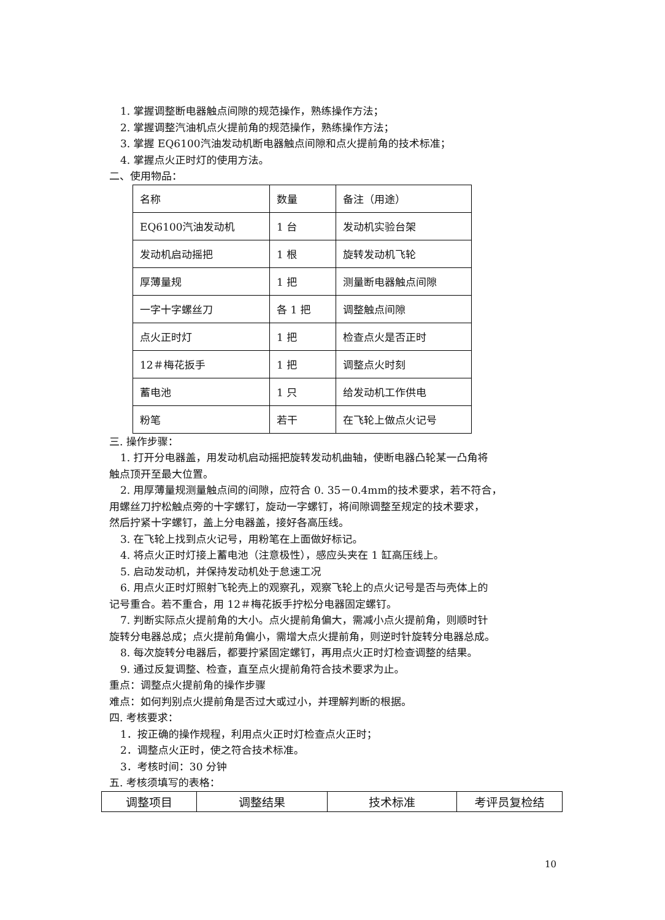1. 掌握调整断电器触点间隙的规范操作，熟练操作方法；
2. 掌握调整汽油机点火提前角的规范操作，熟练操作方法；
3. 掌握 EQ6100汽油发动机断电器触点间隙和点火提前角的技术标准；
4. 掌握点火正时灯的使用方法。
二、使用物品：
| 名称 | 数量 | 备注（用途） |
| EQ6100汽油发动机 | 1 台 | 发动机实验台架 |
| 发动机启动摇把 | 1 根 | 旋转发动机飞轮 |
| 厚薄量规 | 1 把 | 测量断电器触点间隙 |
| 一字十字螺丝刀 | 各 1 把 | 调整触点间隙 |
| 点火正时灯 | 1 把 | 检查点火是否正时 |
| 12＃梅花扳手 | 1 把 | 调整点火时刻 |
| 蓄电池 | 1 只 | 给发动机工作供电 |
| 粉笔 | 若干 | 在飞轮上做点火记号 |
三. 操作步骤：
1. 打开分电器盖，用发动机启动摇把旋转发动机曲轴，使断电器凸轮某一凸角将
触点顶开至最大位置。
2. 用厚薄量规测量触点间的间隙，应符合 0. 35－0.4mm的技术要求，若不符合，
用螺丝刀拧松触点旁的十字螺钉，旋动一字螺钉，将间隙调整至规定的技术要求，
然后拧紧十字螺钉，盖上分电器盖，接好各高压线。
3. 在飞轮上找到点火记号，用粉笔在上面做好标记。
4. 将点火正时灯接上蓄电池（注意极性），感应头夹在 1 缸高压线上。
5. 启动发动机，并保持发动机处于怠速工况
6. 用点火正时灯照射飞轮壳上的观察孔，观察飞轮上的点火记号是否与壳体上的
记号重合。若不重合，用 12＃梅花扳手拧松分电器固定螺钉。
7. 判断实际点火提前角的大小。点火提前角偏大，需减小点火提前角，则顺时针
旋转分电器总成；点火提前角偏小，需增大点火提前角，则逆时针旋转分电器总成。
8. 每次旋转分电器后，都要拧紧固定螺钉，再用点火正时灯检查调整的结果。
9. 通过反复调整、检查，直至点火提前角符合技术要求为止。
重点：调整点火提前角的操作步骤
难点：如何判别点火提前角是否过大或过小，并理解判断的根据。
四. 考核要求：
1．按正确的操作规程，利用点火正时灯检查点火正时；
2．调整点火正时，使之符合技术标准。
3．考核时间：30 分钟
五. 考核须填写的表格：
| 调整项目 | 调整结果 | 技术标准 | 考评员复检结 |
10